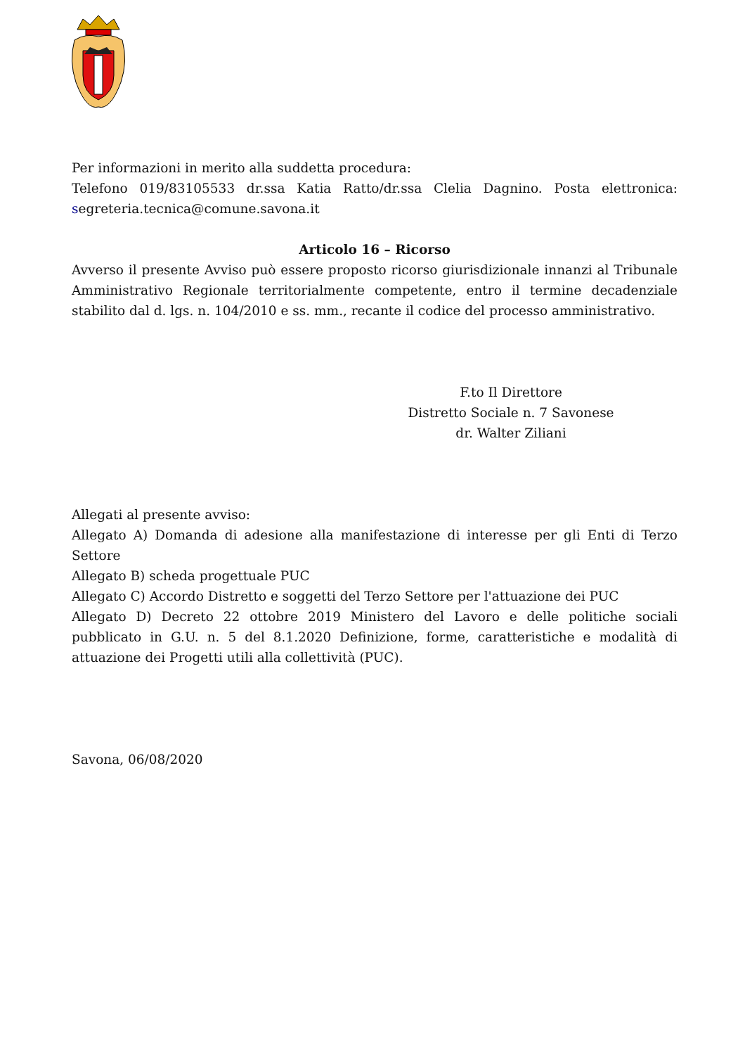Per informazioni in merito alla suddetta procedura:
Telefono 019/83105533 dr.ssa Katia Ratto/dr.ssa Clelia Dagnino. Posta elettronica: segreteria.tecnica@comune.savona.it
Articolo 16 – Ricorso
Avverso il presente Avviso può essere proposto ricorso giurisdizionale innanzi al Tribunale Amministrativo Regionale territorialmente competente, entro il termine decadenziale stabilito dal d. lgs. n. 104/2010 e ss. mm., recante il codice del processo amministrativo.
F.to Il Direttore
Distretto Sociale n. 7 Savonese
dr. Walter Ziliani
Allegati al presente avviso:
Allegato A) Domanda di adesione alla manifestazione di interesse per gli Enti di Terzo Settore
Allegato B) scheda progettuale PUC
Allegato C) Accordo Distretto e soggetti del Terzo Settore per l'attuazione dei PUC
Allegato D) Decreto 22 ottobre 2019 Ministero del Lavoro e delle politiche sociali pubblicato in G.U. n. 5 del 8.1.2020 Definizione, forme, caratteristiche e modalità di attuazione dei Progetti utili alla collettività (PUC).
Savona, 06/08/2020